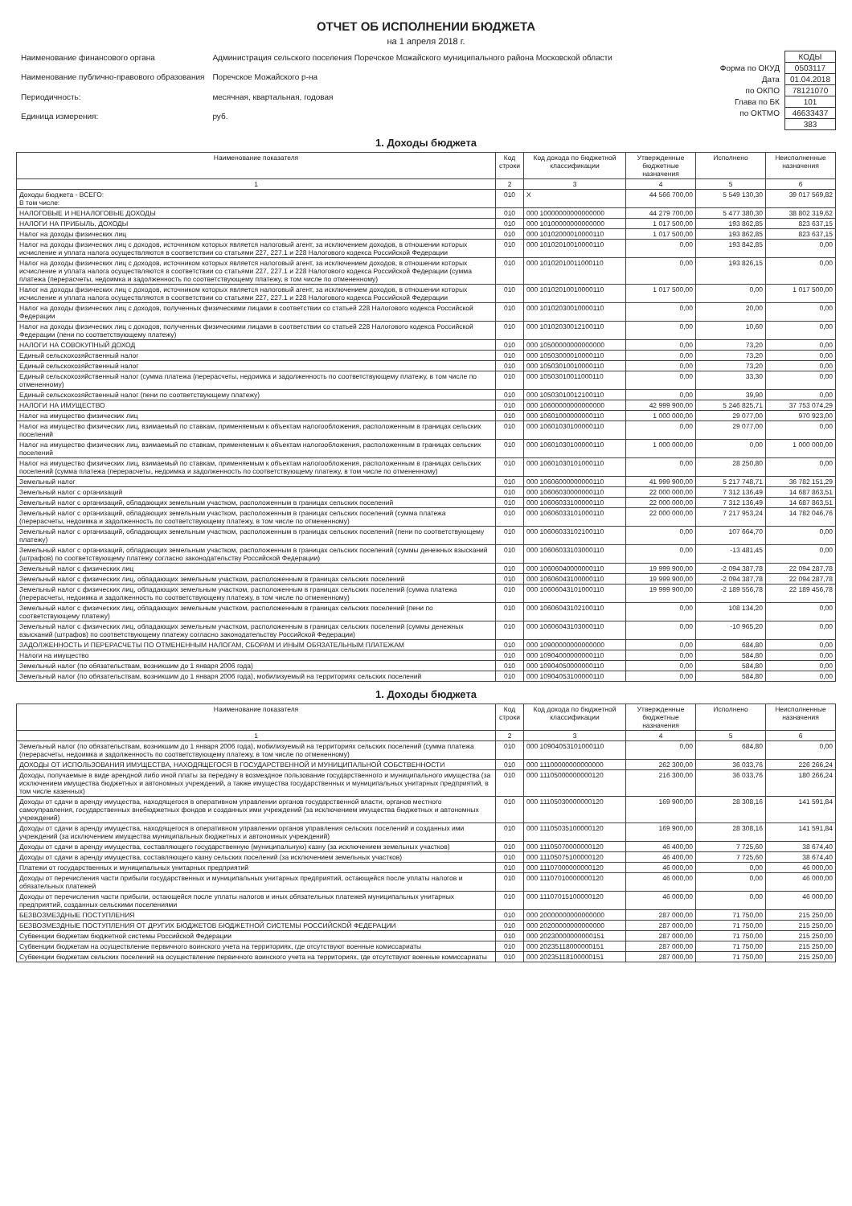ОТЧЕТ ОБ ИСПОЛНЕНИИ БЮДЖЕТА
на 1 апреля 2018 г.
| Наименование финансового органа | Администрация сельского поселения Поречское Можайского муниципального района Московской области |
| Наименование публично-правового образования | Поречское Можайского р-на |
| Периодичность: | месячная, квартальная, годовая |
| Единица измерения: | руб. |
| | КОДЫ |
| Форма по ОКУД | 0503117 |
| Дата | 01.04.2018 |
| по ОКПО | 78121070 |
| Глава по БК | 101 |
| по ОКТМО | 46633437 |
| | 383 |
1. Доходы бюджета
| Наименование показателя | Код строки | Код дохода по бюджетной классификации | Утвержденные бюджетные назначения | Исполнено | Неисполненные назначения |
| --- | --- | --- | --- | --- | --- |
| 1 | 2 | 3 | 4 | 5 | 6 |
| Доходы бюджета - ВСЕГО: В том числе: | 010 | X | 44 566 700,00 | 5 549 130,30 | 39 017 569,82 |
| НАЛОГОВЫЕ И НЕНАЛОГОВЫЕ ДОХОДЫ | 010 | 000 10000000000000000 | 44 279 700,00 | 5 477 380,30 | 38 802 319,62 |
| НАЛОГИ НА ПРИБЫЛЬ, ДОХОДЫ | 010 | 000 10100000000000000 | 1 017 500,00 | 193 862,85 | 823 637,15 |
| Налог на доходы физических лиц | 010 | 000 10102000010000110 | 1 017 500,00 | 193 862,85 | 823 637,15 |
| Налог на доходы физических лиц с доходов, источником которых является налоговый агент, за исключением доходов, в отношении которых исчисление и уплата налога осуществляются в соответствии со статьями 227, 227.1 и 228 Налогового кодекса Российской Федерации | 010 | 000 10102010010000110 | 0,00 | 193 842,85 | 0,00 |
| Налог на доходы физических лиц с доходов, источником которых является налоговый агент, за исключением доходов, в отношении которых исчисление и уплата налога осуществляются в соответствии со статьями 227, 227.1 и 228 Налогового кодекса Российской Федерации (сумма платежа (перерасчеты, недоимка и задолженность по соответствующему платежу, в том числе по отмененному) | 010 | 000 10102010011000110 | 0,00 | 193 826,15 | 0,00 |
| Налог на доходы физических лиц с доходов, источником которых является налоговый агент, за исключением доходов, в отношении которых исчисление и уплата налога осуществляются в соответствии со статьями 227, 227.1 и 228 Налогового кодекса Российской Федерации | 010 | 000 10102010010000110 | 1 017 500,00 | 0,00 | 1 017 500,00 |
| Налог на доходы физических лиц с доходов, полученных физическими лицами в соответствии со статьей 228 Налогового кодекса Российской Федерации | 010 | 000 10102030010000110 | 0,00 | 20,00 | 0,00 |
| Налог на доходы физических лиц с доходов, полученных физическими лицами в соответствии со статьей 228 Налогового кодекса Российской Федерации (пени по соответствующему платежу) | 010 | 000 10102030012100110 | 0,00 | 10,60 | 0,00 |
| НАЛОГИ НА СОВОКУПНЫЙ ДОХОД | 010 | 000 10500000000000000 | 0,00 | 73,20 | 0,00 |
| Единый сельскохозяйственный налог | 010 | 000 10503000010000110 | 0,00 | 73,20 | 0,00 |
| Единый сельскохозяйственный налог | 010 | 000 10503010010000110 | 0,00 | 73,20 | 0,00 |
| Единый сельскохозяйственный налог (сумма платежа (перерасчеты, недоимка и задолженность по соответствующему платежу, в том числе по отмененному) | 010 | 000 10503010011000110 | 0,00 | 33,30 | 0,00 |
| Единый сельскохозяйственный налог (пени по соответствующему платежу) | 010 | 000 10503010012100110 | 0,00 | 39,90 | 0,00 |
| НАЛОГИ НА ИМУЩЕСТВО | 010 | 000 10600000000000000 | 42 999 900,00 | 5 246 825,71 | 37 753 074,29 |
| Налог на имущество физических лиц | 010 | 000 10601000000000110 | 1 000 000,00 | 29 077,00 | 970 923,00 |
| Налог на имущество физических лиц, взимаемый по ставкам, применяемым к объектам налогообложения, расположенным в границах сельских поселений | 010 | 000 10601030100000110 | 0,00 | 29 077,00 | 0,00 |
| Налог на имущество физических лиц, взимаемый по ставкам, применяемым к объектам налогообложения, расположенным в границах сельских поселений | 010 | 000 10601030100000110 | 1 000 000,00 | 0,00 | 1 000 000,00 |
| Налог на имущество физических лиц, взимаемый по ставкам, применяемым к объектам налогообложения, расположенным в границах сельских поселений (сумма платежа (перерасчеты, недоимка и задолженность по соответствующему платежу, в том числе по отмененному) | 010 | 000 10601030101000110 | 0,00 | 28 250,80 | 0,00 |
| Земельный налог | 010 | 000 10606000000000110 | 41 999 900,00 | 5 217 748,71 | 36 782 151,29 |
| Земельный налог с организаций | 010 | 000 10606030000000110 | 22 000 000,00 | 7 312 136,49 | 14 687 863,51 |
| Земельный налог с организаций, обладающих земельным участком, расположенным в границах сельских поселений | 010 | 000 10606033100000110 | 22 000 000,00 | 7 312 136,49 | 14 687 863,51 |
| Земельный налог с организаций, обладающих земельным участком, расположенным в границах сельских поселений (сумма платежа (перерасчеты, недоимка и задолженность по соответствующему платежу, в том числе по отмененному) | 010 | 000 10606033101000110 | 22 000 000,00 | 7 217 953,24 | 14 782 046,76 |
| Земельный налог с организаций, обладающих земельным участком, расположенным в границах сельских поселений (пени по соответствующему платежу) | 010 | 000 10606033102100110 | 0,00 | 107 664,70 | 0,00 |
| Земельный налог с организаций, обладающих земельным участком, расположенным в границах сельских поселений (суммы денежных взысканий (штрафов) по соответствующему платежу согласно законодательству Российской Федерации) | 010 | 000 10606033103000110 | 0,00 | -13 481,45 | 0,00 |
| Земельный налог с физических лиц | 010 | 000 10606040000000110 | 19 999 900,00 | -2 094 387,78 | 22 094 287,78 |
| Земельный налог с физических лиц, обладающих земельным участком, расположенным в границах сельских поселений | 010 | 000 10606043100000110 | 19 999 900,00 | -2 094 387,78 | 22 094 287,78 |
| Земельный налог с физических лиц, обладающих земельным участком, расположенным в границах сельских поселений (сумма платежа (перерасчеты, недоимка и задолженность по соответствующему платежу, в том числе по отмененному) | 010 | 000 10606043101000110 | 19 999 900,00 | -2 189 556,78 | 22 189 456,78 |
| Земельный налог с физических лиц, обладающих земельным участком, расположенным в границах сельских поселений (пени по соответствующему платежу) | 010 | 000 10606043102100110 | 0,00 | 108 134,20 | 0,00 |
| Земельный налог с физических лиц, обладающих земельным участком, расположенным в границах сельских поселений (суммы денежных взысканий (штрафов) по соответствующему платежу согласно законодательству Российской Федерации) | 010 | 000 10606043103000110 | 0,00 | -10 965,20 | 0,00 |
| ЗАДОЛЖЕННОСТЬ И ПЕРЕРАСЧЕТЫ ПО ОТМЕНЕННЫМ НАЛОГАМ, СБОРАМ И ИНЫМ ОБЯЗАТЕЛЬНЫМ ПЛАТЕЖАМ | 010 | 000 10900000000000000 | 0,00 | 684,80 | 0,00 |
| Налоги на имущество | 010 | 000 10904000000000110 | 0,00 | 584,80 | 0,00 |
| Земельный налог (по обязательствам, возникшим до 1 января 2006 года) | 010 | 000 10904050000000110 | 0,00 | 584,80 | 0,00 |
| Земельный налог (по обязательствам, возникшим до 1 января 2006 года), мобилизуемый на территориях сельских поселений | 010 | 000 10904053100000110 | 0,00 | 584,80 | 0,00 |
1. Доходы бюджета
| Наименование показателя | Код строки | Код дохода по бюджетной классификации | Утвержденные бюджетные назначения | Исполнено | Неисполненные назначения |
| --- | --- | --- | --- | --- | --- |
| 1 | 2 | 3 | 4 | 5 | 6 |
| Земельный налог (по обязательствам, возникшим до 1 января 2006 года), мобилизуемый на территориях сельских поселений (сумма платежа (перерасчеты, недоимка и задолженность по соответствующему платежу, в том числе по отмененному) | 010 | 000 10904053101000110 | 0,00 | 684,80 | 0,00 |
| ДОХОДЫ ОТ ИСПОЛЬЗОВАНИЯ ИМУЩЕСТВА, НАХОДЯЩЕГОСЯ В ГОСУДАРСТВЕННОЙ И МУНИЦИПАЛЬНОЙ СОБСТВЕННОСТИ | 010 | 000 11100000000000000 | 262 300,00 | 36 033,76 | 226 266,24 |
| Доходы, получаемые в виде арендной либо иной платы за передачу в возмездное пользование государственного и муниципального имущества (за исключением имущества бюджетных и автономных учреждений, а также имущества государственных и муниципальных унитарных предприятий, в том числе казенных) | 010 | 000 11105000000000120 | 216 300,00 | 36 033,76 | 180 266,24 |
| Доходы от сдачи в аренду имущества, находящегося в оперативном управлении органов государственной власти, органов местного самоуправления, государственных внебюджетных фондов и созданных ими учреждений (за исключением имущества бюджетных и автономных учреждений) | 010 | 000 11105030000000120 | 169 900,00 | 28 308,16 | 141 591,84 |
| Доходы от сдачи в аренду имущества, находящегося в оперативном управлении органов управления сельских поселений и созданных ими учреждений (за исключением имущества муниципальных бюджетных и автономных учреждений) | 010 | 000 11105035100000120 | 169 900,00 | 28 308,16 | 141 591,84 |
| Доходы от сдачи в аренду имущества, составляющего государственную (муниципальную) казну (за исключением земельных участков) | 010 | 000 11105070000000120 | 46 400,00 | 7 725,60 | 38 674,40 |
| Доходы от сдачи в аренду имущества, составляющего казну сельских поселений (за исключением земельных участков) | 010 | 000 11105075100000120 | 46 400,00 | 7 725,60 | 38 674,40 |
| Платежи от государственных и муниципальных унитарных предприятий | 010 | 000 11107000000000120 | 46 000,00 | 0,00 | 46 000,00 |
| Доходы от перечисления части прибыли государственных и муниципальных унитарных предприятий, остающейся после уплаты налогов и обязательных платежей | 010 | 000 11107010000000120 | 46 000,00 | 0,00 | 46 000,00 |
| Доходы от перечисления части прибыли, остающейся после уплаты налогов и иных обязательных платежей муниципальных унитарных предприятий, созданных сельскими поселениями | 010 | 000 11107015100000120 | 46 000,00 | 0,00 | 46 000,00 |
| БЕЗВОЗМЕЗДНЫЕ ПОСТУПЛЕНИЯ | 010 | 000 20000000000000000 | 287 000,00 | 71 750,00 | 215 250,00 |
| БЕЗВОЗМЕЗДНЫЕ ПОСТУПЛЕНИЯ ОТ ДРУГИХ БЮДЖЕТОВ БЮДЖЕТНОЙ СИСТЕМЫ РОССИЙСКОЙ ФЕДЕРАЦИИ | 010 | 000 20200000000000000 | 287 000,00 | 71 750,00 | 215 250,00 |
| Субвенции бюджетам бюджетной системы Российской Федерации | 010 | 000 20230000000000151 | 287 000,00 | 71 750,00 | 215 250,00 |
| Субвенции бюджетам на осуществление первичного воинского учета на территориях, где отсутствуют военные комиссариаты | 010 | 000 20235118000000151 | 287 000,00 | 71 750,00 | 215 250,00 |
| Субвенции бюджетам сельских поселений на осуществление первичного воинского учета на территориях, где отсутствуют военные комиссариаты | 010 | 000 20235118100000151 | 287 000,00 | 71 750,00 | 215 250,00 |